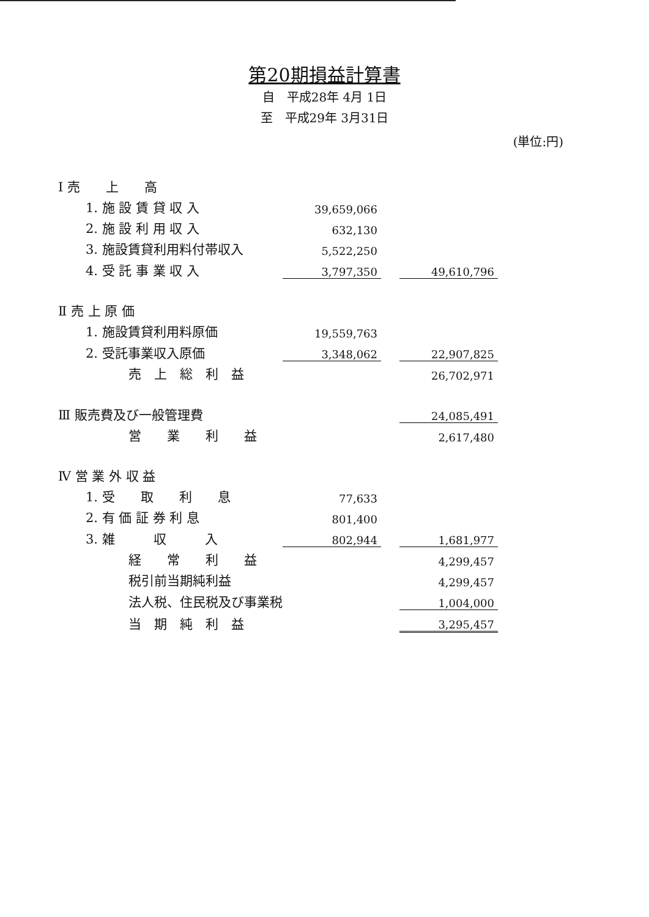第20期損益計算書
自　平成28年 4月 1日
至　平成29年 3月31日
(単位:円)
| Ⅰ 売 上 高 | | | |
| 1. 施 設 賃 貸 収 入 | 39,659,066 | | |
| 2. 施 設 利 用 収 入 | 632,130 | | |
| 3. 施設賃貸利用料付帯収入 | 5,522,250 | | |
| 4. 受 託 事 業 収 入 | 3,797,350 | | 49,610,796 |
| Ⅱ 売 上 原 価 | | | |
| 1. 施設賃貸利用料原価 | 19,559,763 | | |
| 2. 受託事業収入原価 | 3,348,062 | | 22,907,825 |
| 売 上 総 利 益 | | | 26,702,971 |
| Ⅲ 販売費及び一般管理費 | | | 24,085,491 |
| 営 業 利 益 | | | 2,617,480 |
| Ⅳ 営 業 外 収 益 | | | |
| 1. 受 取 利 息 | 77,633 | | |
| 2. 有 価 証 券 利 息 | 801,400 | | |
| 3. 雑 収 入 | 802,944 | | 1,681,977 |
| 経 常 利 益 | | | 4,299,457 |
| 税引前当期純利益 | | | 4,299,457 |
| 法人税、住民税及び事業税 | | | 1,004,000 |
| 当 期 純 利 益 | | | 3,295,457 |